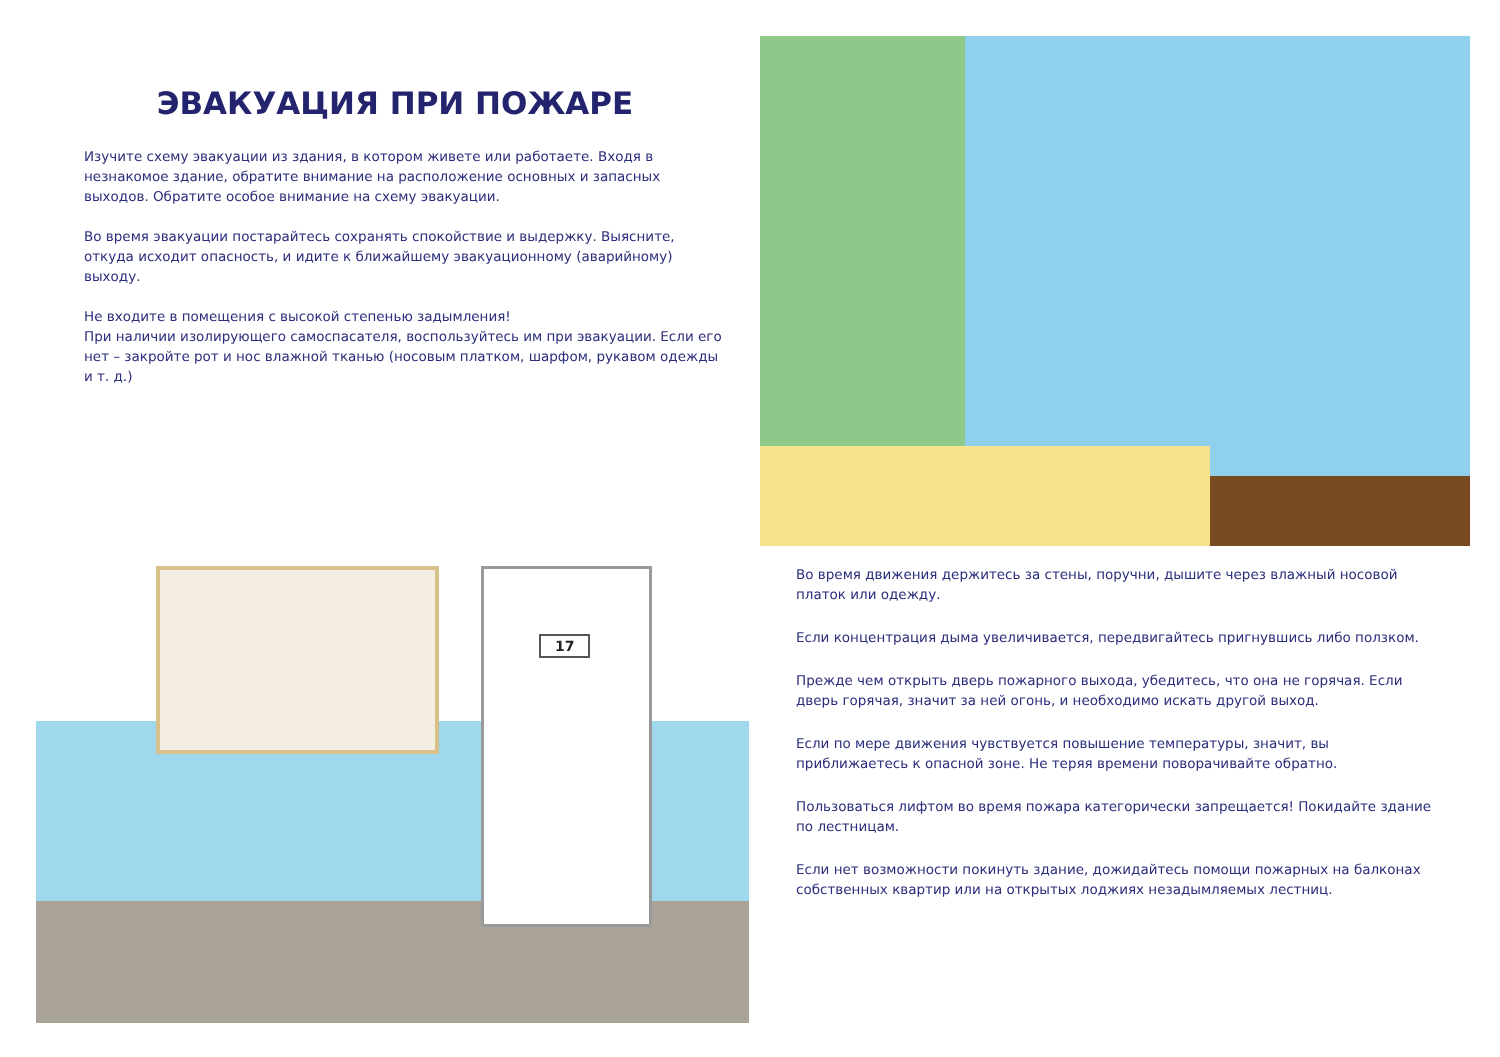ЭВАКУАЦИЯ ПРИ ПОЖАРЕ
Изучите схему эвакуации из здания, в котором живете или работаете. Входя в незнакомое здание, обратите внимание на расположение основных и запасных выходов. Обратите особое внимание на схему эвакуации.
Во время эвакуации постарайтесь сохранять спокойствие и выдержку. Выясните, откуда исходит опасность, и идите к ближайшему эвакуационному (аварийному) выходу.
Не входите в помещения с высокой степенью задымления!
При наличии изолирующего самоспасателя, воспользуйтесь им при эвакуации. Если его нет – закройте рот и нос влажной тканью (носовым платком, шарфом, рукавом одежды и т. д.)
17
Во время движения держитесь за стены, поручни, дышите через влажный носовой платок или одежду.
Если концентрация дыма увеличивается, передвигайтесь пригнувшись либо ползком.
Прежде чем открыть дверь пожарного выхода, убедитесь, что она не горячая. Если дверь горячая, значит за ней огонь, и необходимо искать другой выход.
Если по мере движения чувствуется повышение температуры, значит, вы приближаетесь к опасной зоне. Не теряя времени поворачивайте обратно.
Пользоваться лифтом во время пожара категорически запрещается! Покидайте здание по лестницам.
Если нет возможности покинуть здание, дожидайтесь помощи пожарных на балконах собственных квартир или на открытых лоджиях незадымляемых лестниц.